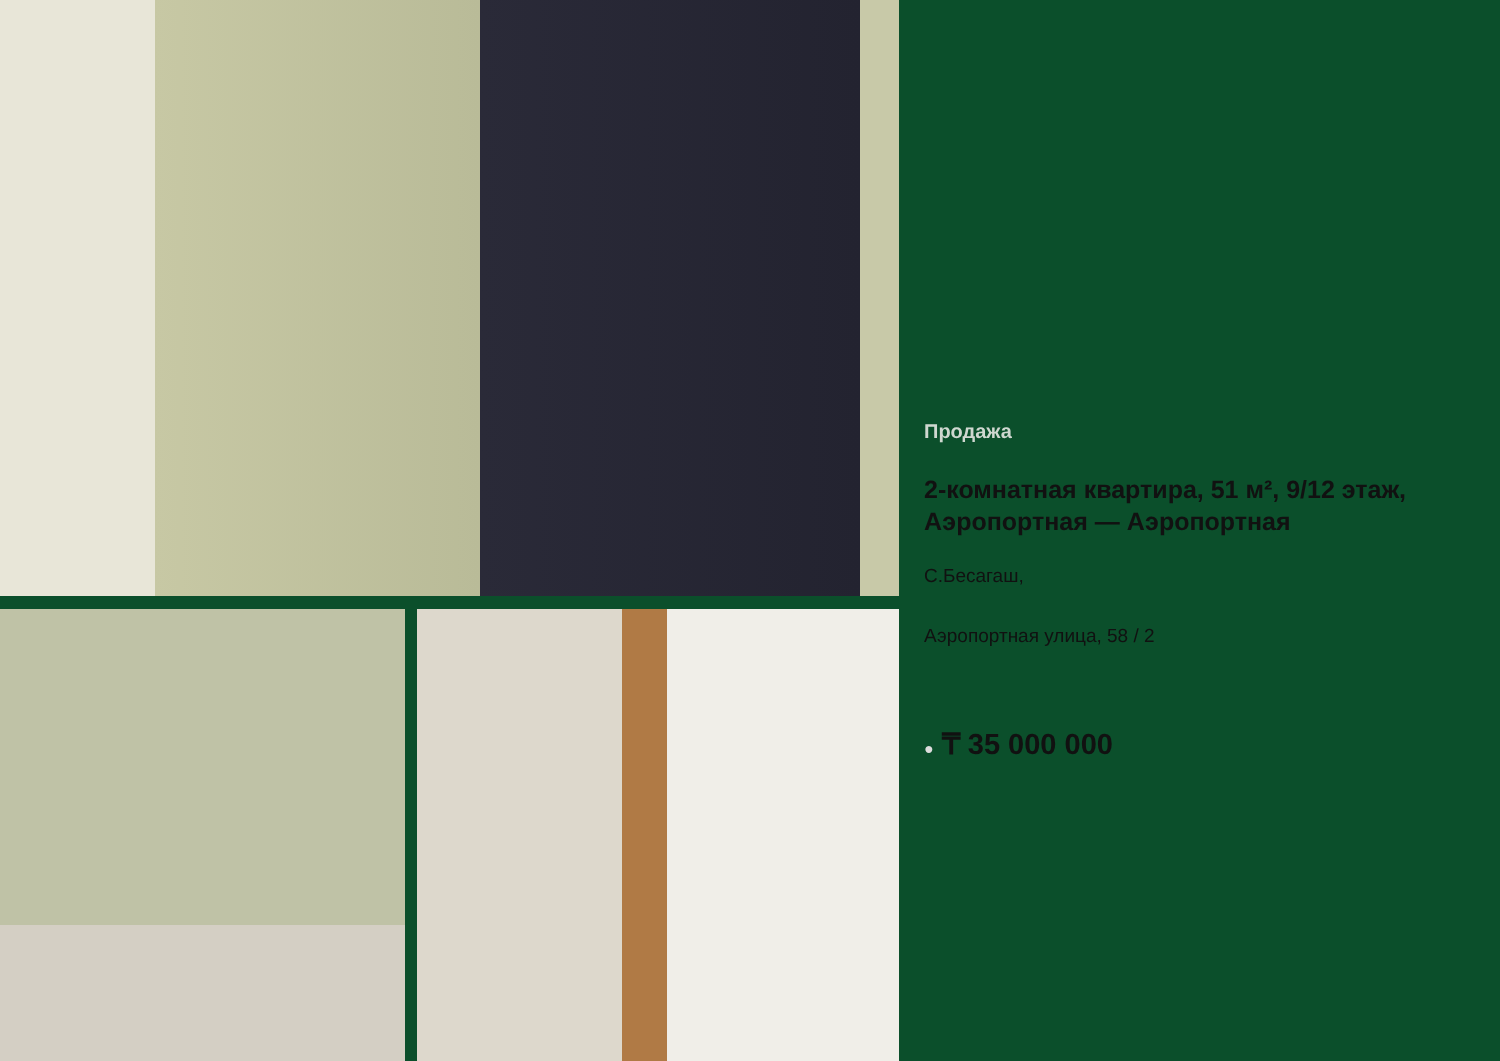Продажа
2-комнатная квартира, 51 м², 9/12 этаж, Аэропортная — Аэропортная
С.Бесагаш,
Аэропортная улица, 58 / 2
● ₸ 35 000 000